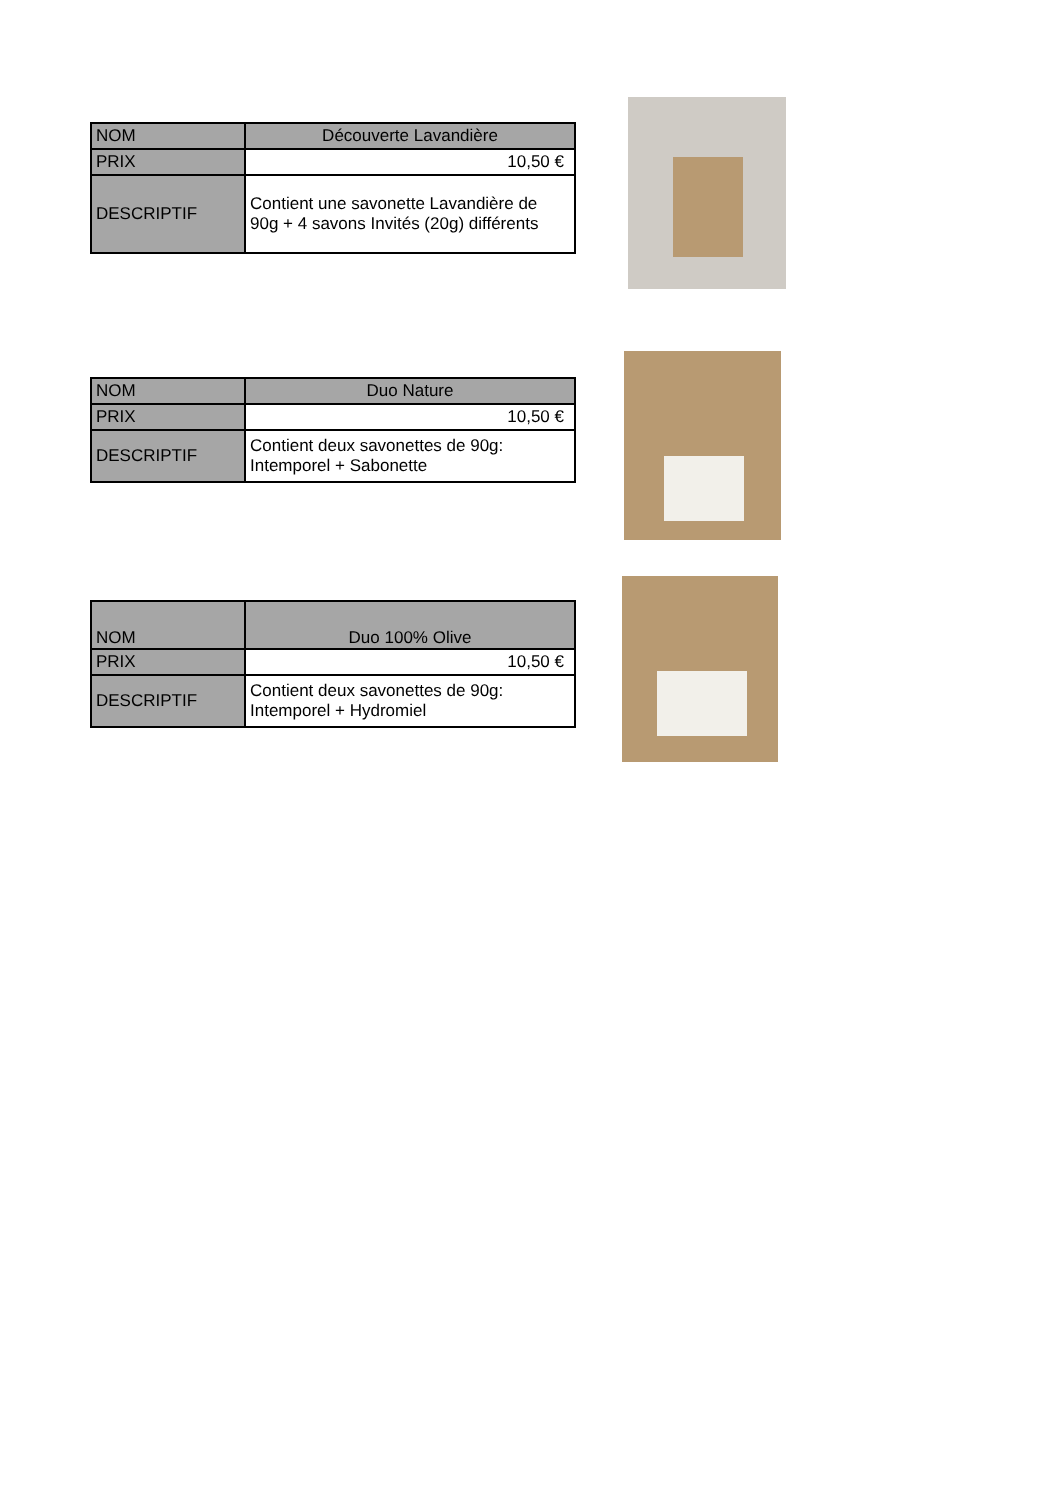| NOM | Découverte Lavandière |
| PRIX | 10,50 € |
| DESCRIPTIF | Contient une savonette Lavandière de 90g + 4 savons Invités (20g) différents |
| NOM | Duo Nature |
| PRIX | 10,50 € |
| DESCRIPTIF | Contient deux savonettes de 90g: Intemporel + Sabonette |
| NOM | Duo 100% Olive |
| PRIX | 10,50 € |
| DESCRIPTIF | Contient deux savonettes de 90g: Intemporel + Hydromiel |